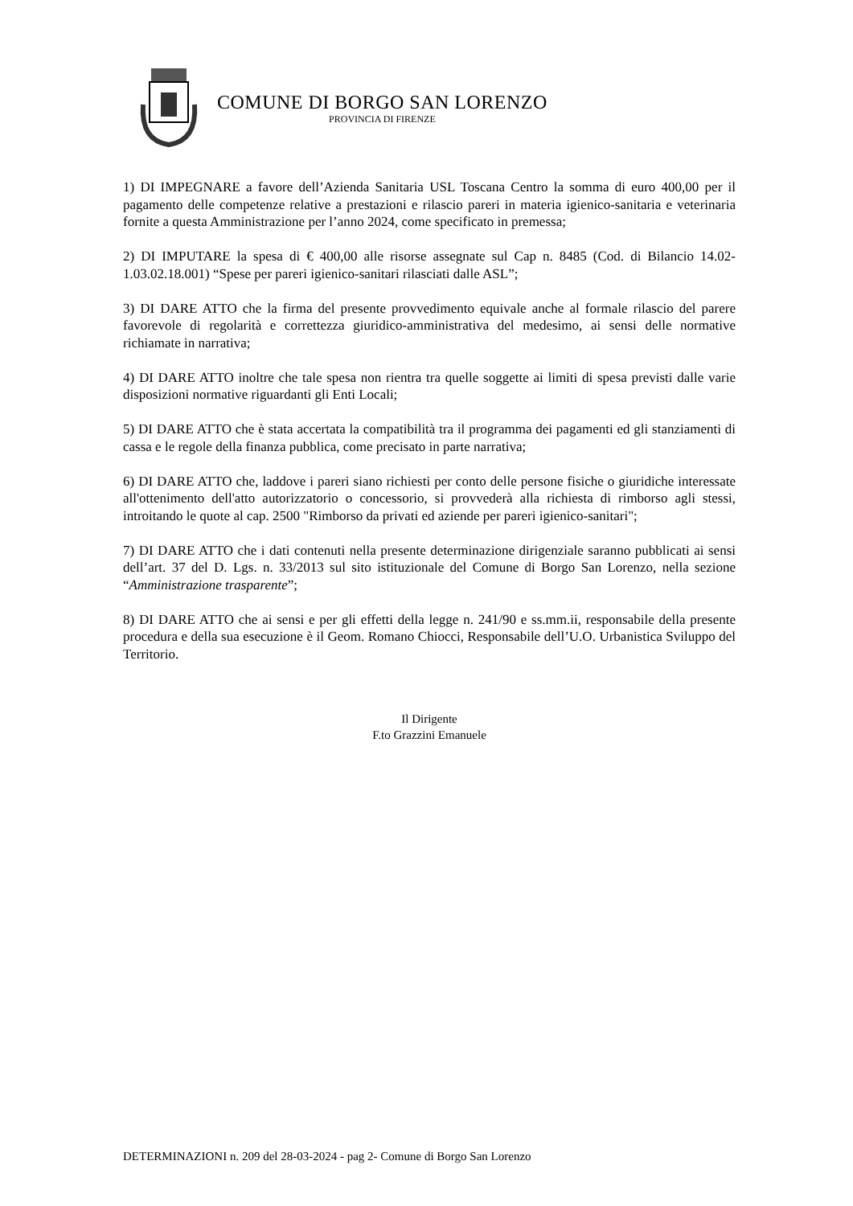COMUNE DI BORGO SAN LORENZO
PROVINCIA DI FIRENZE
1) DI IMPEGNARE a favore dell’Azienda Sanitaria USL Toscana Centro la somma di euro 400,00 per il pagamento delle competenze relative a prestazioni e rilascio pareri in materia igienico-sanitaria e veterinaria fornite a questa Amministrazione per l’anno 2024, come specificato in premessa;
2) DI IMPUTARE la spesa di € 400,00 alle risorse assegnate sul Cap n. 8485 (Cod. di Bilancio 14.02-1.03.02.18.001) “Spese per pareri igienico-sanitari rilasciati dalle ASL”;
3) DI DARE ATTO che la firma del presente provvedimento equivale anche al formale rilascio del parere favorevole di regolarità e correttezza giuridico-amministrativa del medesimo, ai sensi delle normative richiamate in narrativa;
4) DI DARE ATTO inoltre che tale spesa non rientra tra quelle soggette ai limiti di spesa previsti dalle varie disposizioni normative riguardanti gli Enti Locali;
5) DI DARE ATTO che è stata accertata la compatibilità tra il programma dei pagamenti ed gli stanziamenti di cassa e le regole della finanza pubblica, come precisato in parte narrativa;
6) DI DARE ATTO che, laddove i pareri siano richiesti per conto delle persone fisiche o giuridiche interessate all'ottenimento dell'atto autorizzatorio o concessorio, si provvederà alla richiesta di rimborso agli stessi, introitando le quote al cap. 2500 "Rimborso da privati ed aziende per pareri igienico-sanitari";
7) DI DARE ATTO che i dati contenuti nella presente determinazione dirigenziale saranno pubblicati ai sensi dell’art. 37 del D. Lgs. n. 33/2013 sul sito istituzionale del Comune di Borgo San Lorenzo, nella sezione “Amministrazione trasparente”;
8) DI DARE ATTO che ai sensi e per gli effetti della legge n. 241/90 e ss.mm.ii, responsabile della presente procedura e della sua esecuzione è il Geom. Romano Chiocci, Responsabile dell’U.O. Urbanistica Sviluppo del Territorio.
Il Dirigente
F.to Grazzini Emanuele
DETERMINAZIONI n. 209 del 28-03-2024 - pag 2- Comune di Borgo San Lorenzo